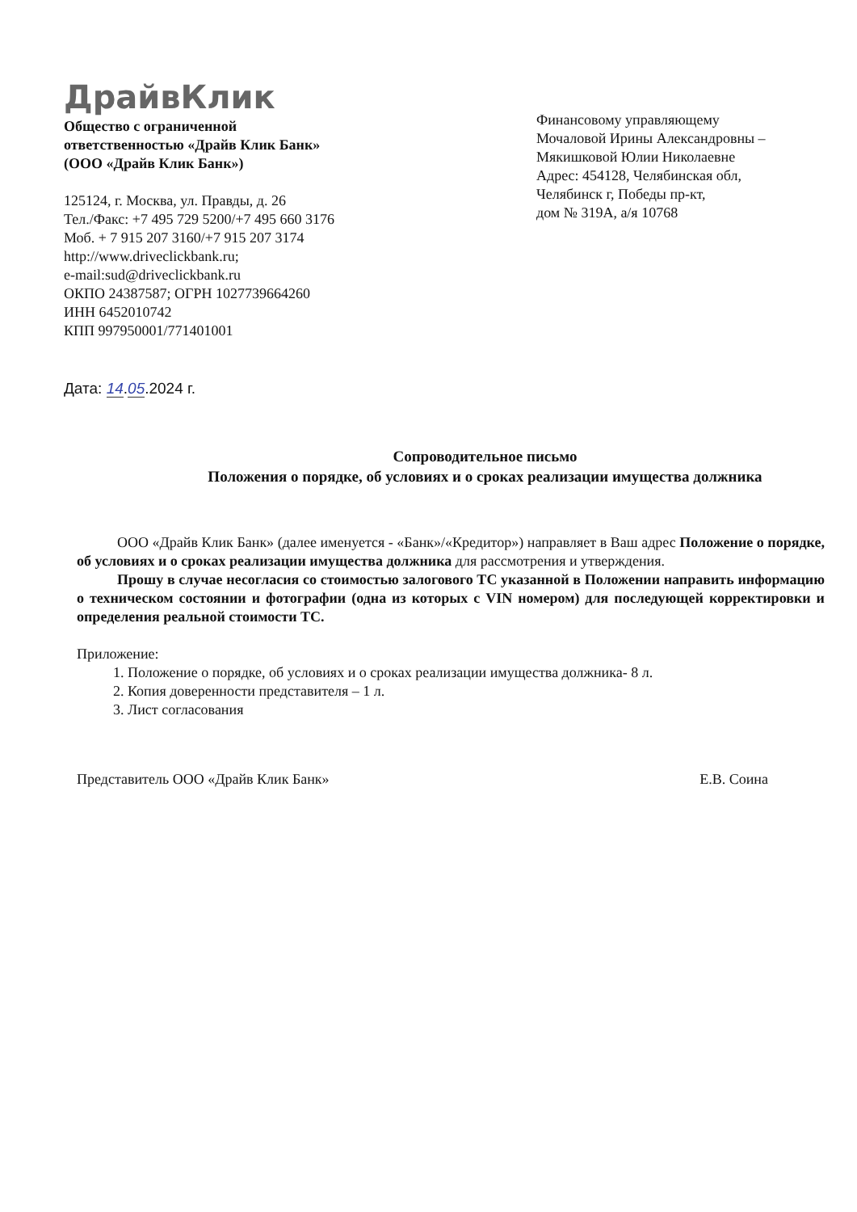ДрайвКлик
Общество с ограниченной
ответственностью «Драйв Клик Банк»
(ООО «Драйв Клик Банк»)
125124, г. Москва, ул. Правды, д. 26
Тел./Факс: +7 495 729 5200/+7 495 660 3176
Моб. + 7 915 207 3160/+7 915 207 3174
http://www.driveclickbank.ru;
e-mail:sud@driveclickbank.ru
ОКПО 24387587; ОГРН 1027739664260
ИНН 6452010742
КПП 997950001/771401001
Финансовому управляющему
Мочаловой Ирины Александровны –
Мякишковой Юлии Николаевне
Адрес: 454128, Челябинская обл,
Челябинск г, Победы пр-кт,
дом № 319А, а/я 10768
Дата: 14.05.2024 г.
Сопроводительное письмо
Положения о порядке, об условиях и о сроках реализации имущества должника
ООО «Драйв Клик Банк» (далее именуется - «Банк»/«Кредитор») направляет в Ваш адрес Положение о порядке, об условиях и о сроках реализации имущества должника для рассмотрения и утверждения.
Прошу в случае несогласия со стоимостью залогового ТС указанной в Положении направить информацию о техническом состоянии и фотографии (одна из которых с VIN номером) для последующей корректировки и определения реальной стоимости ТС.
Приложение:
1. Положение о порядке, об условиях и о сроках реализации имущества должника- 8 л.
2. Копия доверенности представителя – 1 л.
3. Лист согласования
Представитель ООО «Драйв Клик Банк» Е.В. Соина